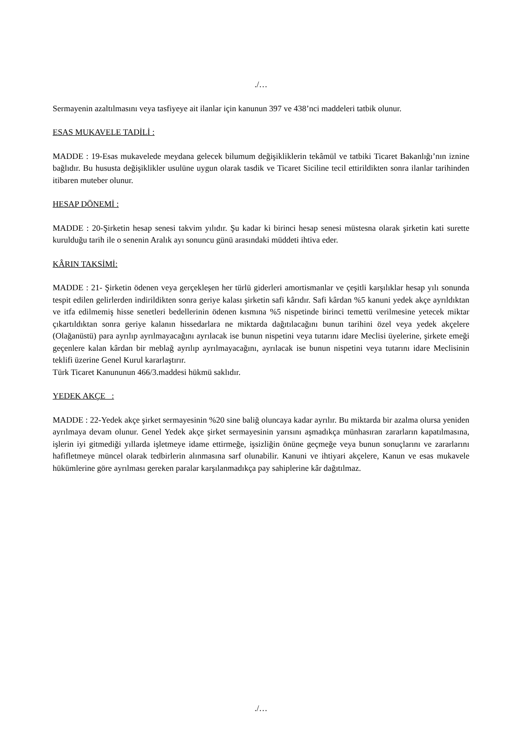./…
Sermayenin azaltılmasını veya tasfiyeye ait ilanlar için kanunun 397 ve 438’nci maddeleri tatbik olunur.
ESAS MUKAVELE TADİLİ :
MADDE : 19-Esas mukavelede meydana gelecek bilumum değişikliklerin tekâmül ve tatbiki Ticaret Bakanlığı’nın iznine bağlıdır. Bu hususta değişiklikler usulüne uygun olarak tasdik ve Ticaret Siciline tecil ettirildikten sonra ilanlar tarihinden itibaren muteber olunur.
HESAP DÖNEMİ :
MADDE : 20-Şirketin hesap senesi takvim yılıdır. Şu kadar ki birinci hesap senesi müstesna olarak şirketin kati surette kurulduğu tarih ile o senenin Aralık ayı sonuncu günü arasındaki müddeti ihtiva eder.
KÂRIN TAKSİMİ:
MADDE : 21- Şirketin ödenen veya gerçekleşen her türlü giderleri amortismanlar ve çeşitli karşılıklar hesap yılı sonunda tespit edilen gelirlerden indirildikten sonra geriye kalası şirketin safi kârıdır. Safi kârdan %5 kanuni yedek akçe ayrıldıktan ve itfa edilmemiş hisse senetleri bedellerinin ödenen kısmına %5 nispetinde birinci temettü verilmesine yetecek miktar çıkartıldıktan sonra geriye kalanın hissedarlara ne miktarda dağıtılacağını bunun tarihini özel veya yedek akçelere (Olağanüstü) para ayrılıp ayrılmayacağını ayrılacak ise bunun nispetini veya tutarını idare Meclisi üyelerine, şirkete emeği geçenlere kalan kârdan bir meblağ ayrılıp ayrılmayacağını, ayrılacak ise bunun nispetini veya tutarını idare Meclisinin teklifi üzerine Genel Kurul kararlaştırır.
Türk Ticaret Kanununun 466/3.maddesi hükmü saklıdır.
YEDEK AKÇE :
MADDE : 22-Yedek akçe şirket sermayesinin %20 sine baliğ oluncaya kadar ayrılır. Bu miktarda bir azalma olursa yeniden ayrılmaya devam olunur. Genel Yedek akçe şirket sermayesinin yarısını aşmadıkça münhasıran zararların kapatılmasına, işlerin iyi gitmediği yıllarda işletmeye idame ettirmeğe, işsizliğin önüne geçmeğe veya bunun sonuçlarını ve zararlarını hafifletmeye müncel olarak tedbirlerin alınmasına sarf olunabilir. Kanuni ve ihtiyari akçelere, Kanun ve esas mukavele hükümlerine göre ayrılması gereken paralar karşılanmadıkça pay sahiplerine kâr dağıtılmaz.
./…